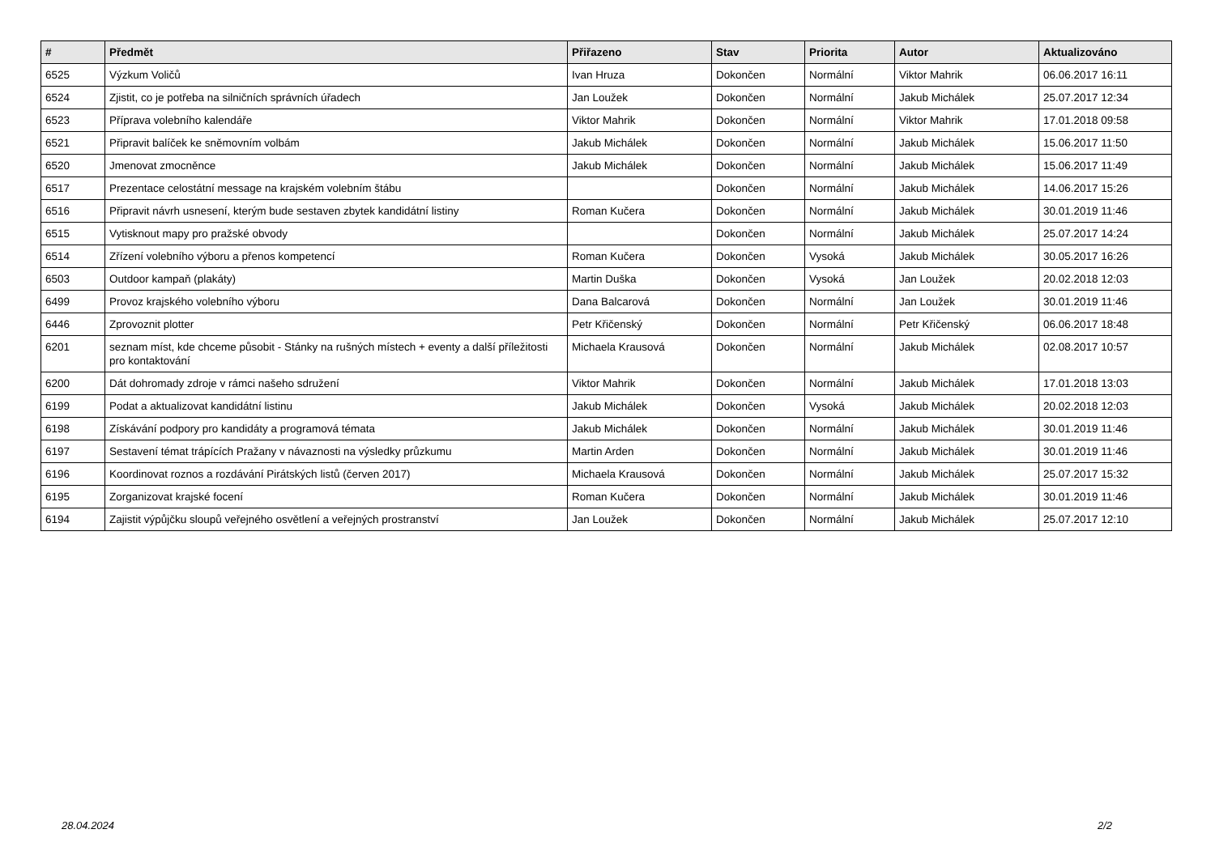| # | Předmět | Přiřazeno | Stav | Priorita | Autor | Aktualizováno |
| --- | --- | --- | --- | --- | --- | --- |
| 6525 | Výzkum Voličů | Ivan Hruza | Dokončen | Normální | Viktor Mahrik | 06.06.2017 16:11 |
| 6524 | Zjistit, co je potřeba na silničních správních úřadech | Jan Loužek | Dokončen | Normální | Jakub Michálek | 25.07.2017 12:34 |
| 6523 | Příprava volebního kalendáře | Viktor Mahrik | Dokončen | Normální | Viktor Mahrik | 17.01.2018 09:58 |
| 6521 | Připravit balíček ke sněmovním volbám | Jakub Michálek | Dokončen | Normální | Jakub Michálek | 15.06.2017 11:50 |
| 6520 | Jmenovat zmocněnce | Jakub Michálek | Dokončen | Normální | Jakub Michálek | 15.06.2017 11:49 |
| 6517 | Prezentace celostátní message na krajském volebním štábu | | Dokončen | Normální | Jakub Michálek | 14.06.2017 15:26 |
| 6516 | Připravit návrh usnesení, kterým bude sestaven zbytek kandidátní listiny | Roman Kučera | Dokončen | Normální | Jakub Michálek | 30.01.2019 11:46 |
| 6515 | Vytisknout mapy pro pražské obvody | | Dokončen | Normální | Jakub Michálek | 25.07.2017 14:24 |
| 6514 | Zřízení volebního výboru a přenos kompetencí | Roman Kučera | Dokončen | Vysoká | Jakub Michálek | 30.05.2017 16:26 |
| 6503 | Outdoor kampaň (plakáty) | Martin Duška | Dokončen | Vysoká | Jan Loužek | 20.02.2018 12:03 |
| 6499 | Provoz krajského volebního výboru | Dana Balcarová | Dokončen | Normální | Jan Loužek | 30.01.2019 11:46 |
| 6446 | Zprovoznit plotter | Petr Křičenský | Dokončen | Normální | Petr Křičenský | 06.06.2017 18:48 |
| 6201 | seznam míst, kde chceme působit - Stánky na rušných místech + eventy a další příležitosti pro kontaktování | Michaela Krausová | Dokončen | Normální | Jakub Michálek | 02.08.2017 10:57 |
| 6200 | Dát dohromady zdroje v rámci našeho sdružení | Viktor Mahrik | Dokončen | Normální | Jakub Michálek | 17.01.2018 13:03 |
| 6199 | Podat a aktualizovat kandidátní listinu | Jakub Michálek | Dokončen | Vysoká | Jakub Michálek | 20.02.2018 12:03 |
| 6198 | Získávání podpory pro kandidáty a programová témata | Jakub Michálek | Dokončen | Normální | Jakub Michálek | 30.01.2019 11:46 |
| 6197 | Sestavení témat trápících Pražany v návaznosti na výsledky průzkumu | Martin Arden | Dokončen | Normální | Jakub Michálek | 30.01.2019 11:46 |
| 6196 | Koordinovat roznos a rozdávání Pirátských listů (červen 2017) | Michaela Krausová | Dokončen | Normální | Jakub Michálek | 25.07.2017 15:32 |
| 6195 | Zorganizovat krajské focení | Roman Kučera | Dokončen | Normální | Jakub Michálek | 30.01.2019 11:46 |
| 6194 | Zajistit výpůjčku sloupů veřejného osvětlení a veřejných prostranství | Jan Loužek | Dokončen | Normální | Jakub Michálek | 25.07.2017 12:10 |
28.04.2024 2/2